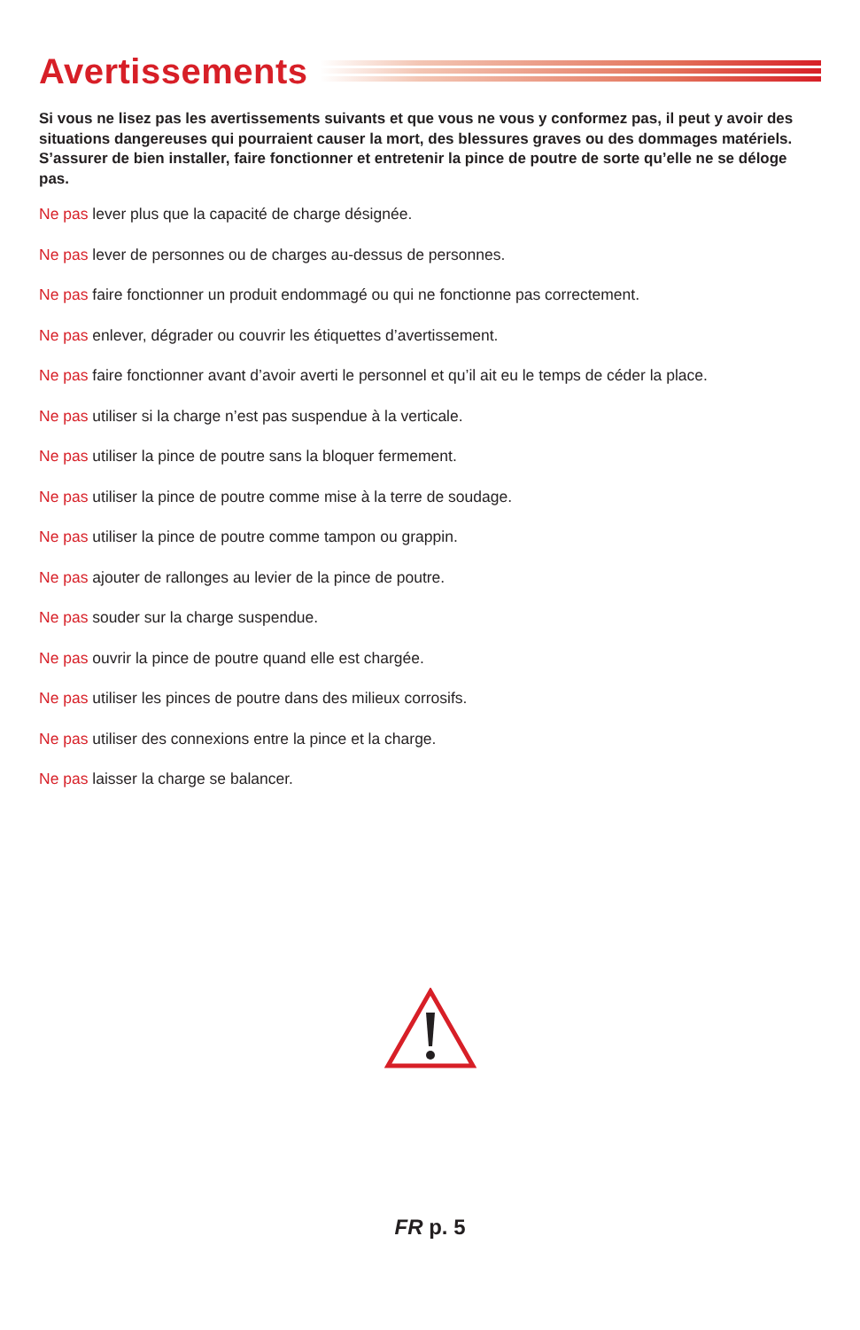Avertissements
Si vous ne lisez pas les avertissements suivants et que vous ne vous y conformez pas, il peut y avoir des situations dangereuses qui pourraient causer la mort, des blessures graves ou des dommages matériels. S’assurer de bien installer, faire fonctionner et entretenir la pince de poutre de sorte qu’elle ne se déloge pas.
Ne pas lever plus que la capacité de charge désignée.
Ne pas lever de personnes ou de charges au-dessus de personnes.
Ne pas faire fonctionner un produit endommagé ou qui ne fonctionne pas correctement.
Ne pas enlever, dégrader ou couvrir les étiquettes d’avertissement.
Ne pas faire fonctionner avant d’avoir averti le personnel et qu’il ait eu le temps de céder la place.
Ne pas utiliser si la charge n’est pas suspendue à la verticale.
Ne pas utiliser la pince de poutre sans la bloquer fermement.
Ne pas utiliser la pince de poutre comme mise à la terre de soudage.
Ne pas utiliser la pince de poutre comme tampon ou grappin.
Ne pas ajouter de rallonges au levier de la pince de poutre.
Ne pas souder sur la charge suspendue.
Ne pas ouvrir la pince de poutre quand elle est chargée.
Ne pas utiliser les pinces de poutre dans des milieux corrosifs.
Ne pas utiliser des connexions entre la pince et la charge.
Ne pas laisser la charge se balancer.
FR p. 5